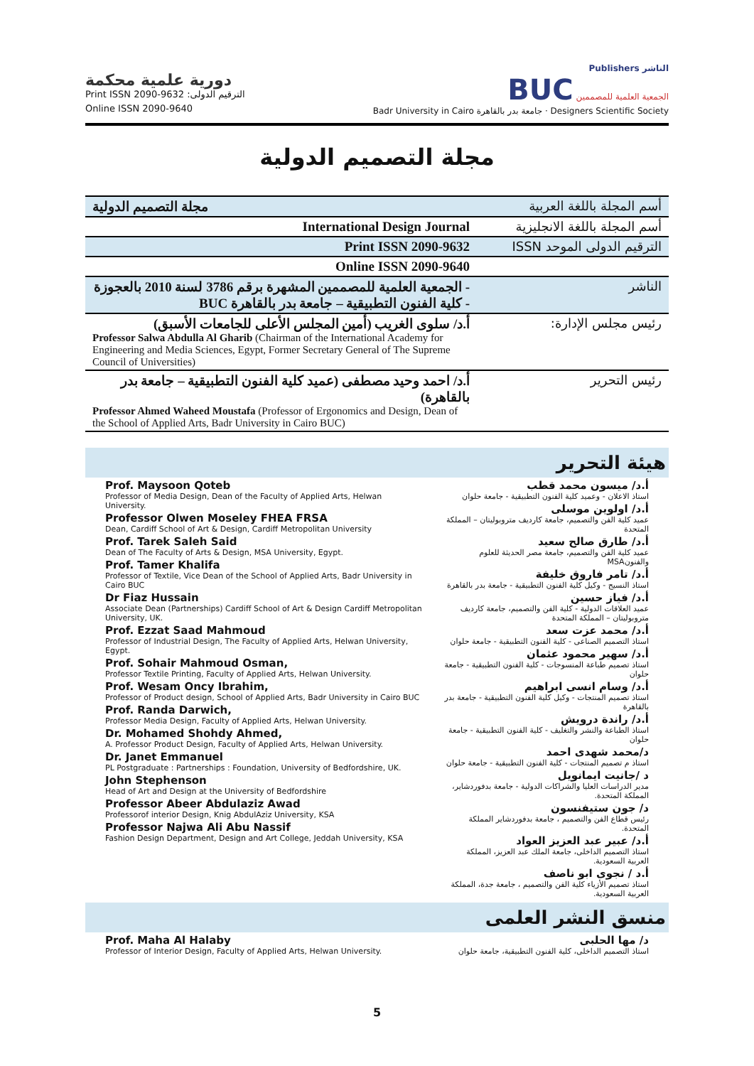دورية علمية محكمة
Print ISSN 2090-9632 :الترقيم الدولى
Online ISSN 2090-9640
Publishers الناشر
BUC الجمعية العلمية للمصممين
Badr University in Cairo جامعة بدر بالقاهرة · Designers Scientific Society
مجلة التصميم الدولية
| مجلة التصميم الدولية | أسم المجلة باللغة العربية |
| International Design Journal | أسم المجلة باللغة الانجليزية |
| Print ISSN 2090-9632 | الترقيم الدولى الموحد ISSN |
| Online ISSN 2090-9640 | |
| - الجمعية العلمية للمصممين المشهرة برقم 3786 لسنة 2010 بالعجوزة - كلية الفنون التطبيقية – جامعة بدر بالقاهرة BUC | الناشر |
| أ.د/ سلوى الغريب (أمين المجلس الأعلى للجامعات الأسبق) Professor Salwa Abdulla Al Gharib (Chairman of the International Academy for Engineering and Media Sciences, Egypt, Former Secretary General of The Supreme Council of Universities) | رئيس مجلس الإدارة: |
| أ.د/ احمد وحيد مصطفى (عميد كلية الفنون التطبيقية – جامعة بدر بالقاهرة) Professor Ahmed Waheed Moustafa (Professor of Ergonomics and Design, Dean of the School of Applied Arts, Badr University in Cairo BUC) | رئيس التحرير |
هيئة التحرير
Prof. Maysoon Qoteb
Professor of Media Design, Dean of the Faculty of Applied Arts, Helwan University.
Professor Olwen Moseley FHEA FRSA
Dean, Cardiff School of Art & Design, Cardiff Metropolitan University
Prof. Tarek Saleh Said
Dean of The Faculty of Arts & Design, MSA University, Egypt.
Prof. Tamer Khalifa
Professor of Textile, Vice Dean of the School of Applied Arts, Badr University in Cairo BUC
Dr Fiaz Hussain
Associate Dean (Partnerships) Cardiff School of Art & Design Cardiff Metropolitan University, UK.
Prof. Ezzat Saad Mahmoud
Professor of Industrial Design, The Faculty of Applied Arts, Helwan University, Egypt.
Prof. Sohair Mahmoud Osman,
Professor Textile Printing, Faculty of Applied Arts, Helwan University.
Prof. Wesam Oncy Ibrahim,
Professor of Product design, School of Applied Arts, Badr University in Cairo BUC
Prof. Randa Darwich,
Professor Media Design, Faculty of Applied Arts, Helwan University.
Dr. Mohamed Shohdy Ahmed,
A. Professor Product Design, Faculty of Applied Arts, Helwan University.
Dr. Janet Emmanuel
PL Postgraduate : Partnerships : Foundation, University of Bedfordshire, UK.
John Stephenson
Head of Art and Design at the University of Bedfordshire
Professor Abeer Abdulaziz Awad
Professorof interior Design, Knig AbdulAziz University, KSA
Professor Najwa Ali Abu Nassif
Fashion Design Department, Design and Art College, Jeddah University, KSA
أ.د/ ميسون محمد قطب
استاذ الاعلان - وعميد كلية الفنون التطبيقية - جامعة حلوان
أ.د/ اولوين موسلى
عميد كلية الفن والتصميم، جامعة كارديف متروبوليتان – المملكة المتحدة
أ.د/ طارق صالح سعيد
عميد كلية الفن والتصميم، جامعة مصر الحديثة للعلوم والفنونMSA
أ.د/ تامر فاروق خليفة
استاذ النسيج - وكيل كلية الفنون التطبيقية - جامعة بدر بالقاهرة
أ.د/ فياز حسين
عميد العلاقات الدولية - كلية الفن والتصميم، جامعة كارديف متروبوليتان – المملكة المتحدة
أ.د/ محمد عزت سعد
استاذ التصميم الصناعى - كلية الفنون التطبيقية - جامعة حلوان
أ.د/ سهير محمود عثمان
استاذ تصميم طباعة المنسوجات - كلية الفنون التطبيقية - جامعة حلوان
أ.د/ وسام انسى ابراهيم
استاذ تصميم المنتجات - وكيل كلية الفنون التطبيقية - جامعة بدر بالقاهرة
أ.د/ راندة درويش
استاذ الطباعة والنشر والتغليف - كلية الفنون التطبيقية - جامعة حلوان
د/محمد شهدى احمد
استاذ م تصميم المنتجات - كلية الفنون التطبيقية - جامعة حلوان
د /جانيت ايمانويل
مدير الدراسات العليا والشراكات الدولية - جامعة بدفوردشاير، المملكة المتحدة.
د/ جون ستيفنسون
رئيس قطاع الفن والتصميم ، جامعة بدفوردشاير المملكة المتحدة.
أ.د/ عبير عبد العزيز العواد
استاذ التصميم الداخلى، جامعة الملك عبد العزيز، المملكة العربية السعودية.
أ.د / نجوى ابو ناصف
استاذ تصميم الأزياء كلية الفن والتصميم ، جامعة جدة، المملكة العربية السعودية.
منسق النشر العلمى
Prof. Maha Al Halaby
Professor of Interior Design, Faculty of Applied Arts, Helwan University.
د/ مها الحلبى
استاذ التصميم الداخلى، كلية الفنون التطبيقية، جامعة حلوان
5